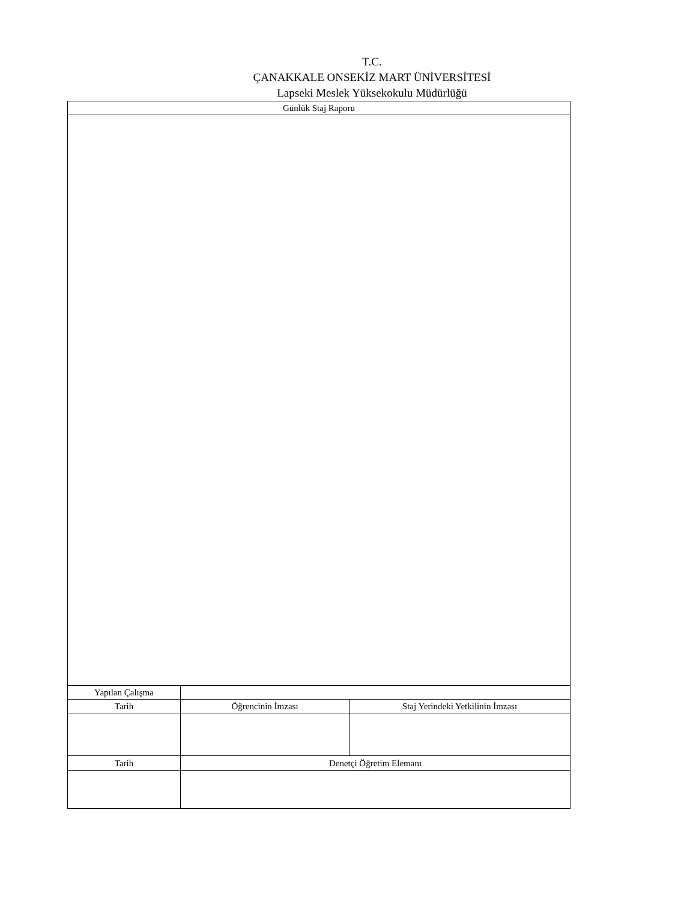T.C.
ÇANAKKALE ONSEKİZ MART ÜNİVERSİTESİ
Lapseki Meslek Yüksekokulu Müdürlüğü
| Günlük Staj Raporu | | |
| Yapılan Çalışma | | |
| Tarih | Öğrencinin İmzası | Staj Yerindeki Yetkilinin İmzası |
| Tarih | Denetçi Öğretim Elemanı | |